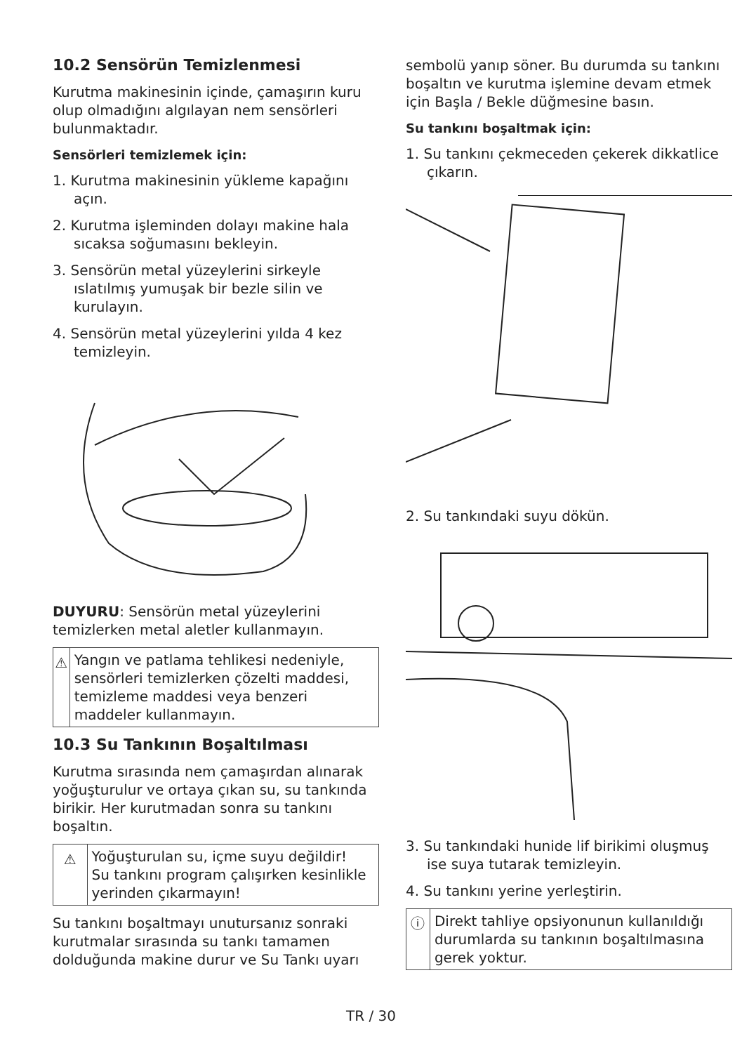10.2 Sensörün Temizlenmesi
Kurutma makinesinin içinde, çamaşırın kuru olup olmadığını algılayan nem sensörleri bulunmaktadır.
Sensörleri temizlemek için:
1. Kurutma makinesinin yükleme kapağını açın.
2. Kurutma işleminden dolayı makine hala sıcaksa soğumasını bekleyin.
3. Sensörün metal yüzeylerini sirkeyle ıslatılmış yumuşak bir bezle silin ve kurulayın.
4. Sensörün metal yüzeylerini yılda 4 kez temizleyin.
DUYURU: Sensörün metal yüzeylerini temizlerken metal aletler kullanmayın.
⚠
Yangın ve patlama tehlikesi nedeniyle, sensörleri temizlerken çözelti maddesi, temizleme maddesi veya benzeri maddeler kullanmayın.
10.3 Su Tankının Boşaltılması
Kurutma sırasında nem çamaşırdan alınarak yoğuşturulur ve ortaya çıkan su, su tankında birikir. Her kurutmadan sonra su tankını boşaltın.
⚠
Yoğuşturulan su, içme suyu değildir!
Su tankını program çalışırken kesinlikle yerinden çıkarmayın!
Su tankını boşaltmayı unutursanız sonraki kurutmalar sırasında su tankı tamamen dolduğunda makine durur ve Su Tankı uyarı
sembolü yanıp söner. Bu durumda su tankını boşaltın ve kurutma işlemine devam etmek için Başla / Bekle düğmesine basın.
Su tankını boşaltmak için:
1. Su tankını çekmeceden çekerek dikkatlice çıkarın.
2. Su tankındaki suyu dökün.
3. Su tankındaki hunide lif birikimi oluşmuş ise suya tutarak temizleyin.
4. Su tankını yerine yerleştirin.
ⓘ
Direkt tahliye opsiyonunun kullanıldığı durumlarda su tankının boşaltılmasına gerek yoktur.
TR / 30